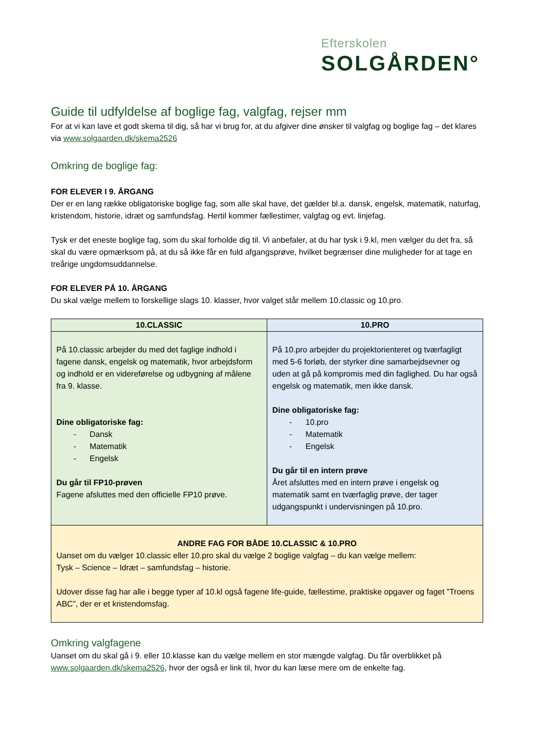Efterskolen
SOLGÅRDEN°
Guide til udfyldelse af boglige fag, valgfag, rejser mm
For at vi kan lave et godt skema til dig, så har vi brug for, at du afgiver dine ønsker til valgfag og boglige fag – det klares via www.solgaarden.dk/skema2526
Omkring de boglige fag:
FOR ELEVER I 9. ÅRGANG
Der er en lang række obligatoriske boglige fag, som alle skal have, det gælder bl.a. dansk, engelsk, matematik, naturfag, kristendom, historie, idræt og samfundsfag. Hertil kommer fællestimer, valgfag og evt. linjefag.
Tysk er det eneste boglige fag, som du skal forholde dig til. Vi anbefaler, at du har tysk i 9.kl, men vælger du det fra, så skal du være opmærksom på, at du så ikke får en fuld afgangsprøve, hvilket begrænser dine muligheder for at tage en treårige ungdomsuddannelse.
FOR ELEVER PÅ 10. ÅRGANG
Du skal vælge mellem to forskellige slags 10. klasser, hvor valget står mellem 10.classic og 10.pro.
| 10.CLASSIC | 10.PRO |
| --- | --- |
| På 10.classic arbejder du med det faglige indhold i fagene dansk, engelsk og matematik, hvor arbejdsform og indhold er en videreførelse og udbygning af målene fra 9. klasse. Dine obligatoriske fag: - Dansk - Matematik - Engelsk Du går til FP10-prøven Fagene afsluttes med den officielle FP10 prøve. | På 10.pro arbejder du projektorienteret og tværfagligt med 5-6 forløb, der styrker dine samarbejdsevner og uden at gå på kompromis med din faglighed. Du har også engelsk og matematik, men ikke dansk. Dine obligatoriske fag: - 10.pro - Matematik - Engelsk Du går til en intern prøve Året afsluttes med en intern prøve i engelsk og matematik samt en tværfaglig prøve, der tager udgangspunkt i undervisningen på 10.pro. |
| ANDRE FAG FOR BÅDE 10.CLASSIC & 10.PRO Uanset om du vælger 10.classic eller 10.pro skal du vælge 2 boglige valgfag – du kan vælge mellem: Tysk – Science – Idræt – samfundsfag – historie. Udover disse fag har alle i begge typer af 10.kl også fagene life-guide, fællestime, praktiske opgaver og faget ”Troens ABC”, der er et kristendomsfag. | |
Omkring valgfagene
Uanset om du skal gå i 9. eller 10.klasse kan du vælge mellem en stor mængde valgfag. Du får overblikket på www.solgaarden.dk/skema2526, hvor der også er link til, hvor du kan læse mere om de enkelte fag.